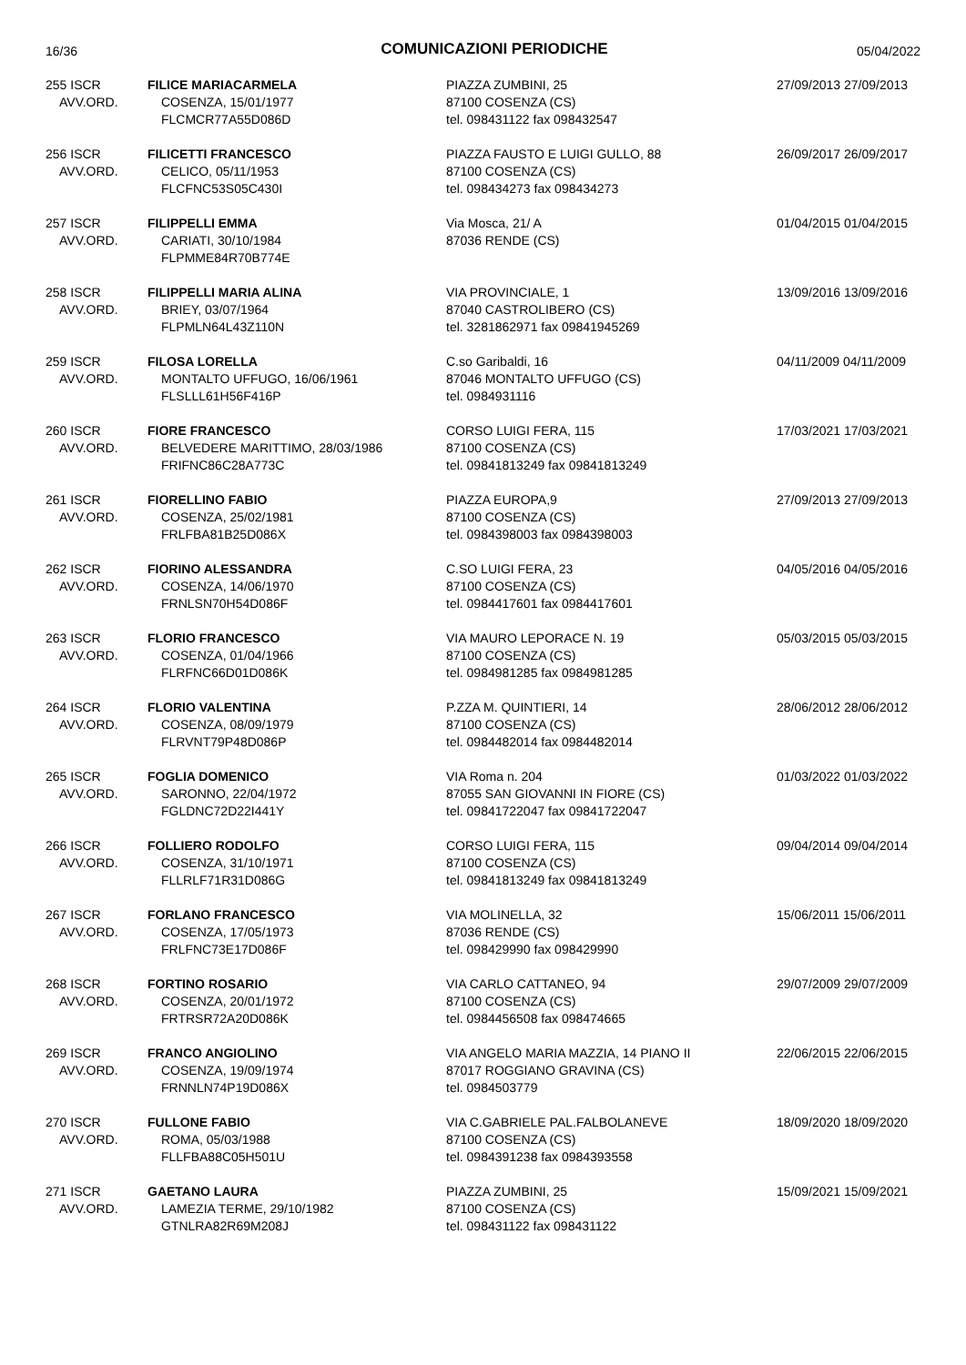16/36 COMUNICAZIONI PERIODICHE 05/04/2022
| 255 ISCR AVV.ORD. | FILICE MARIACARMELA COSENZA, 15/01/1977 FLCMCR77A55D086D | PIAZZA ZUMBINI, 25 87100 COSENZA (CS) tel. 098431122 fax 098432547 | 27/09/2013 27/09/2013 |
| 256 ISCR AVV.ORD. | FILICETTI FRANCESCO CELICO, 05/11/1953 FLCFNC53S05C430I | PIAZZA FAUSTO E LUIGI GULLO, 88 87100 COSENZA (CS) tel. 098434273 fax 098434273 | 26/09/2017 26/09/2017 |
| 257 ISCR AVV.ORD. | FILIPPELLI EMMA CARIATI, 30/10/1984 FLPMME84R70B774E | Via Mosca, 21/ A 87036 RENDE (CS) | 01/04/2015 01/04/2015 |
| 258 ISCR AVV.ORD. | FILIPPELLI MARIA ALINA BRIEY, 03/07/1964 FLPMLN64L43Z110N | VIA PROVINCIALE, 1 87040 CASTROLIBERO (CS) tel. 3281862971 fax 09841945269 | 13/09/2016 13/09/2016 |
| 259 ISCR AVV.ORD. | FILOSA LORELLA MONTALTO UFFUGO, 16/06/1961 FLSLLL61H56F416P | C.so Garibaldi, 16 87046 MONTALTO UFFUGO (CS) tel. 0984931116 | 04/11/2009 04/11/2009 |
| 260 ISCR AVV.ORD. | FIORE FRANCESCO BELVEDERE MARITTIMO, 28/03/1986 FRIFNC86C28A773C | CORSO LUIGI FERA, 115 87100 COSENZA (CS) tel. 09841813249 fax 09841813249 | 17/03/2021 17/03/2021 |
| 261 ISCR AVV.ORD. | FIORELLINO FABIO COSENZA, 25/02/1981 FRLFBA81B25D086X | PIAZZA EUROPA,9 87100 COSENZA (CS) tel. 0984398003 fax 0984398003 | 27/09/2013 27/09/2013 |
| 262 ISCR AVV.ORD. | FIORINO ALESSANDRA COSENZA, 14/06/1970 FRNLSN70H54D086F | C.SO LUIGI FERA, 23 87100 COSENZA (CS) tel. 0984417601 fax 0984417601 | 04/05/2016 04/05/2016 |
| 263 ISCR AVV.ORD. | FLORIO FRANCESCO COSENZA, 01/04/1966 FLRFNC66D01D086K | VIA MAURO LEPORACE N. 19 87100 COSENZA (CS) tel. 0984981285 fax 0984981285 | 05/03/2015 05/03/2015 |
| 264 ISCR AVV.ORD. | FLORIO VALENTINA COSENZA, 08/09/1979 FLRVNT79P48D086P | P.ZZA M. QUINTIERI, 14 87100 COSENZA (CS) tel. 0984482014 fax 0984482014 | 28/06/2012 28/06/2012 |
| 265 ISCR AVV.ORD. | FOGLIA DOMENICO SARONNO, 22/04/1972 FGLDNC72D22I441Y | VIA Roma n. 204 87055 SAN GIOVANNI IN FIORE (CS) tel. 09841722047 fax 09841722047 | 01/03/2022 01/03/2022 |
| 266 ISCR AVV.ORD. | FOLLIERO RODOLFO COSENZA, 31/10/1971 FLLRLF71R31D086G | CORSO LUIGI FERA, 115 87100 COSENZA (CS) tel. 09841813249 fax 09841813249 | 09/04/2014 09/04/2014 |
| 267 ISCR AVV.ORD. | FORLANO FRANCESCO COSENZA, 17/05/1973 FRLFNC73E17D086F | VIA MOLINELLA, 32 87036 RENDE (CS) tel. 098429990 fax 098429990 | 15/06/2011 15/06/2011 |
| 268 ISCR AVV.ORD. | FORTINO ROSARIO COSENZA, 20/01/1972 FRTRSR72A20D086K | VIA CARLO CATTANEO, 94 87100 COSENZA (CS) tel. 0984456508 fax 098474665 | 29/07/2009 29/07/2009 |
| 269 ISCR AVV.ORD. | FRANCO ANGIOLINO COSENZA, 19/09/1974 FRNNLN74P19D086X | VIA ANGELO MARIA MAZZIA, 14 PIANO II 87017 ROGGIANO GRAVINA (CS) tel. 0984503779 | 22/06/2015 22/06/2015 |
| 270 ISCR AVV.ORD. | FULLONE FABIO ROMA, 05/03/1988 FLLFBA88C05H501U | VIA C.GABRIELE PAL.FALBOLANEVE 87100 COSENZA (CS) tel. 0984391238 fax 0984393558 | 18/09/2020 18/09/2020 |
| 271 ISCR AVV.ORD. | GAETANO LAURA LAMEZIA TERME, 29/10/1982 GTNLRA82R69M208J | PIAZZA ZUMBINI, 25 87100 COSENZA (CS) tel. 098431122 fax 098431122 | 15/09/2021 15/09/2021 |